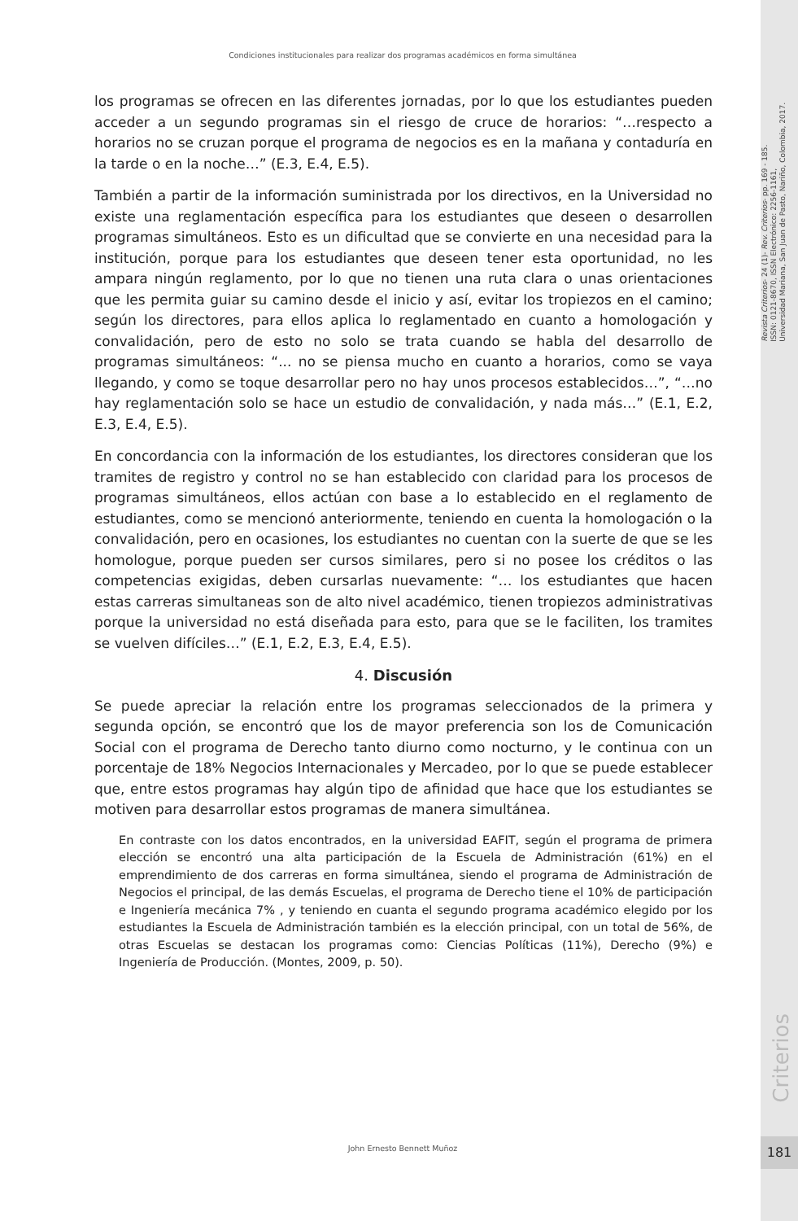Revista Criterios- 24 (1)- Rev. Criterios- pp. 169 - 185.
ISSN: 0121-8670, ISSN Electrónico: 2256-1161,
Universidad Mariana, San Juan de Pasto, Nariño, Colombia, 2017.
Criterios
181
Condiciones institucionales para realizar dos programas académicos en forma simultánea
los programas se ofrecen en las diferentes jornadas, por lo que los estudiantes pueden acceder a un segundo programas sin el riesgo de cruce de horarios: “…respecto a horarios no se cruzan porque el programa de negocios es en la mañana y contaduría en la tarde o en la noche…” (E.3, E.4, E.5).
También a partir de la información suministrada por los directivos, en la Universidad no existe una reglamentación específica para los estudiantes que deseen o desarrollen programas simultáneos. Esto es un dificultad que se convierte en una necesidad para la institución, porque para los estudiantes que deseen tener esta oportunidad, no les ampara ningún reglamento, por lo que no tienen una ruta clara o unas orientaciones que les permita guiar su camino desde el inicio y así, evitar los tropiezos en el camino; según los directores, para ellos aplica lo reglamentado en cuanto a homologación y convalidación, pero de esto no solo se trata cuando se habla del desarrollo de programas simultáneos: “... no se piensa mucho en cuanto a horarios, como se vaya llegando, y como se toque desarrollar pero no hay unos procesos establecidos…”, “…no hay reglamentación solo se hace un estudio de convalidación, y nada más…” (E.1, E.2, E.3, E.4, E.5).
En concordancia con la información de los estudiantes, los directores consideran que los tramites de registro y control no se han establecido con claridad para los procesos de programas simultáneos, ellos actúan con base a lo establecido en el reglamento de estudiantes, como se mencionó anteriormente, teniendo en cuenta la homologación o la convalidación, pero en ocasiones, los estudiantes no cuentan con la suerte de que se les homologue, porque pueden ser cursos similares, pero si no posee los créditos o las competencias exigidas, deben cursarlas nuevamente: “… los estudiantes que hacen estas carreras simultaneas son de alto nivel académico, tienen tropiezos administrativas porque la universidad no está diseñada para esto, para que se le faciliten, los tramites se vuelven difíciles…” (E.1, E.2, E.3, E.4, E.5).
4. Discusión
Se puede apreciar la relación entre los programas seleccionados de la primera y segunda opción, se encontró que los de mayor preferencia son los de Comunicación Social con el programa de Derecho tanto diurno como nocturno, y le continua con un porcentaje de 18% Negocios Internacionales y Mercadeo, por lo que se puede establecer que, entre estos programas hay algún tipo de afinidad que hace que los estudiantes se motiven para desarrollar estos programas de manera simultánea.
En contraste con los datos encontrados, en la universidad EAFIT, según el programa de primera elección se encontró una alta participación de la Escuela de Administración (61%) en el emprendimiento de dos carreras en forma simultánea, siendo el programa de Administración de Negocios el principal, de las demás Escuelas, el programa de Derecho tiene el 10% de participación e Ingeniería mecánica 7% , y teniendo en cuanta el segundo programa académico elegido por los estudiantes la Escuela de Administración también es la elección principal, con un total de 56%, de otras Escuelas se destacan los programas como: Ciencias Políticas (11%), Derecho (9%) e Ingeniería de Producción. (Montes, 2009, p. 50).
John Ernesto Bennett Muñoz